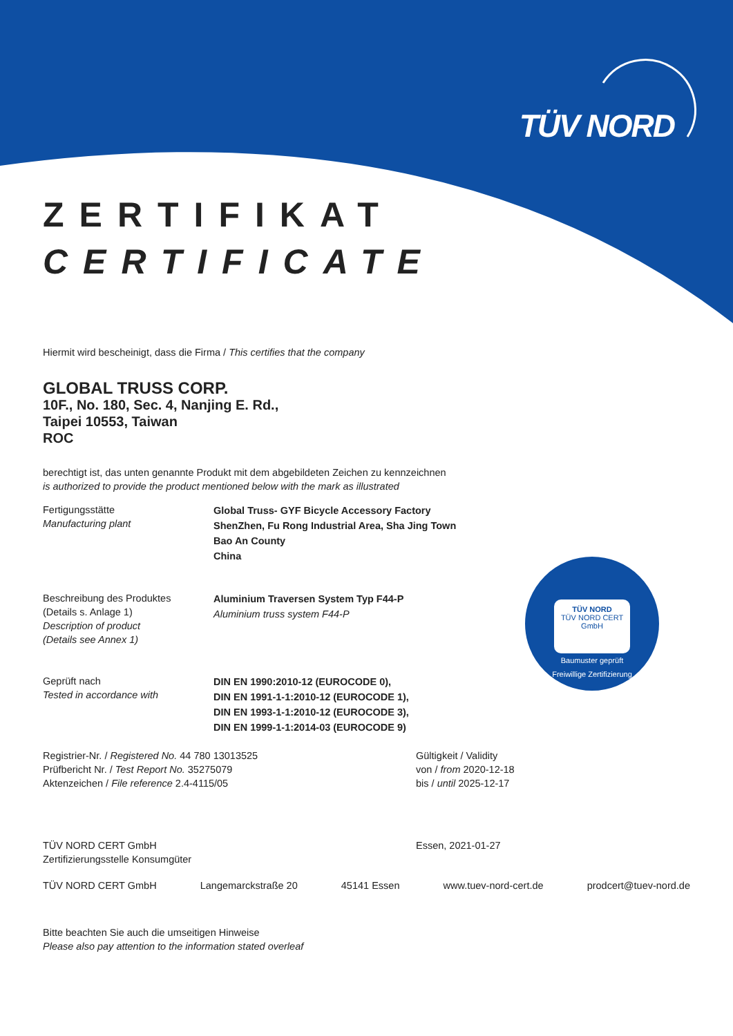TÜV NORD
TÜV NORD
TÜV NORD CERT
GmbH
Baumuster geprüft
Freiwillige Zertifizierung
ZERTIFIKAT
CERTIFICATE
Hiermit wird bescheinigt, dass die Firma / This certifies that the company
GLOBAL TRUSS CORP.
10F., No. 180, Sec. 4, Nanjing E. Rd.,
Taipei 10553, Taiwan
ROC
berechtigt ist, das unten genannte Produkt mit dem abgebildeten Zeichen zu kennzeichnen
is authorized to provide the product mentioned below with the mark as illustrated
Fertigungsstätte
Manufacturing plant
Global Truss- GYF Bicycle Accessory Factory
ShenZhen, Fu Rong Industrial Area, Sha Jing Town
Bao An County
China
Beschreibung des Produktes
(Details s. Anlage 1)
Description of product
(Details see Annex 1)
Aluminium Traversen System Typ F44-P
Aluminium truss system F44-P
Geprüft nach
Tested in accordance with
DIN EN 1990:2010-12 (EUROCODE 0),
DIN EN 1991-1-1:2010-12 (EUROCODE 1),
DIN EN 1993-1-1:2010-12 (EUROCODE 3),
DIN EN 1999-1-1:2014-03 (EUROCODE 9)
Registrier-Nr. / Registered No. 44 780 13013525
Prüfbericht Nr. / Test Report No. 35275079
Aktenzeichen / File reference 2.4-4115/05
Gültigkeit / Validity
von / from 2020-12-18
bis / until 2025-12-17
TÜV NORD CERT GmbH
Zertifizierungsstelle Konsumgüter
Essen, 2021-01-27
TÜV NORD CERT GmbH Langemarckstraße 20 45141 Essen www.tuev-nord-cert.de prodcert@tuev-nord.de
Bitte beachten Sie auch die umseitigen Hinweise
Please also pay attention to the information stated overleaf